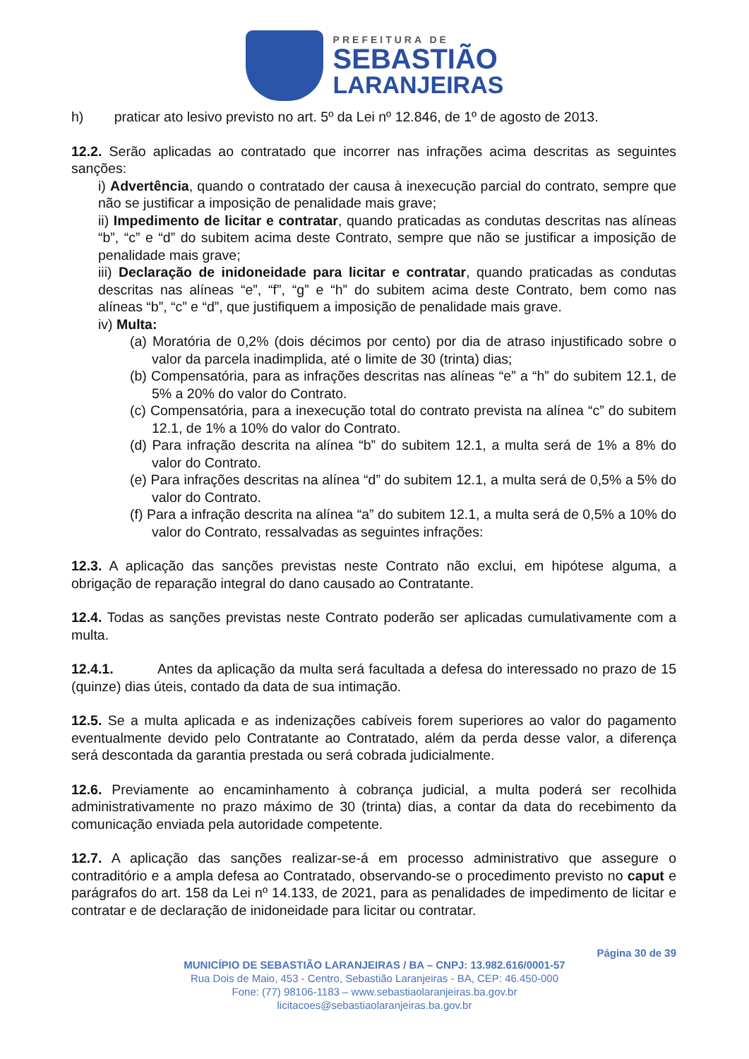PREFEITURA DE
SEBASTIÃO
LARANJEIRAS
h) praticar ato lesivo previsto no art. 5º da Lei nº 12.846, de 1º de agosto de 2013.
12.2. Serão aplicadas ao contratado que incorrer nas infrações acima descritas as seguintes sanções:
i) Advertência, quando o contratado der causa à inexecução parcial do contrato, sempre que não se justificar a imposição de penalidade mais grave;
ii) Impedimento de licitar e contratar, quando praticadas as condutas descritas nas alíneas “b”, “c” e “d” do subitem acima deste Contrato, sempre que não se justificar a imposição de penalidade mais grave;
iii) Declaração de inidoneidade para licitar e contratar, quando praticadas as condutas descritas nas alíneas “e”, “f”, “g” e “h” do subitem acima deste Contrato, bem como nas alíneas “b”, “c” e “d”, que justifiquem a imposição de penalidade mais grave.
iv) Multa:
(a) Moratória de 0,2% (dois décimos por cento) por dia de atraso injustificado sobre o valor da parcela inadimplida, até o limite de 30 (trinta) dias;
(b) Compensatória, para as infrações descritas nas alíneas “e” a “h” do subitem 12.1, de 5% a 20% do valor do Contrato.
(c) Compensatória, para a inexecução total do contrato prevista na alínea “c” do subitem 12.1, de 1% a 10% do valor do Contrato.
(d) Para infração descrita na alínea “b” do subitem 12.1, a multa será de 1% a 8% do valor do Contrato.
(e) Para infrações descritas na alínea “d” do subitem 12.1, a multa será de 0,5% a 5% do valor do Contrato.
(f) Para a infração descrita na alínea “a” do subitem 12.1, a multa será de 0,5% a 10% do valor do Contrato, ressalvadas as seguintes infrações:
12.3. A aplicação das sanções previstas neste Contrato não exclui, em hipótese alguma, a obrigação de reparação integral do dano causado ao Contratante.
12.4. Todas as sanções previstas neste Contrato poderão ser aplicadas cumulativamente com a multa.
12.4.1. Antes da aplicação da multa será facultada a defesa do interessado no prazo de 15 (quinze) dias úteis, contado da data de sua intimação.
12.5. Se a multa aplicada e as indenizações cabíveis forem superiores ao valor do pagamento eventualmente devido pelo Contratante ao Contratado, além da perda desse valor, a diferença será descontada da garantia prestada ou será cobrada judicialmente.
12.6. Previamente ao encaminhamento à cobrança judicial, a multa poderá ser recolhida administrativamente no prazo máximo de 30 (trinta) dias, a contar da data do recebimento da comunicação enviada pela autoridade competente.
12.7. A aplicação das sanções realizar-se-á em processo administrativo que assegure o contraditório e a ampla defesa ao Contratado, observando-se o procedimento previsto no caput e parágrafos do art. 158 da Lei nº 14.133, de 2021, para as penalidades de impedimento de licitar e contratar e de declaração de inidoneidade para licitar ou contratar.
Página 30 de 39
MUNICÍPIO DE SEBASTIÃO LARANJEIRAS / BA – CNPJ: 13.982.616/0001-57
Rua Dois de Maio, 453 - Centro, Sebastião Laranjeiras - BA, CEP: 46.450-000
Fone: (77) 98106-1183 – www.sebastiaolaranjeiras.ba.gov.br
licitacoes@sebastiaolaranjeiras.ba.gov.br